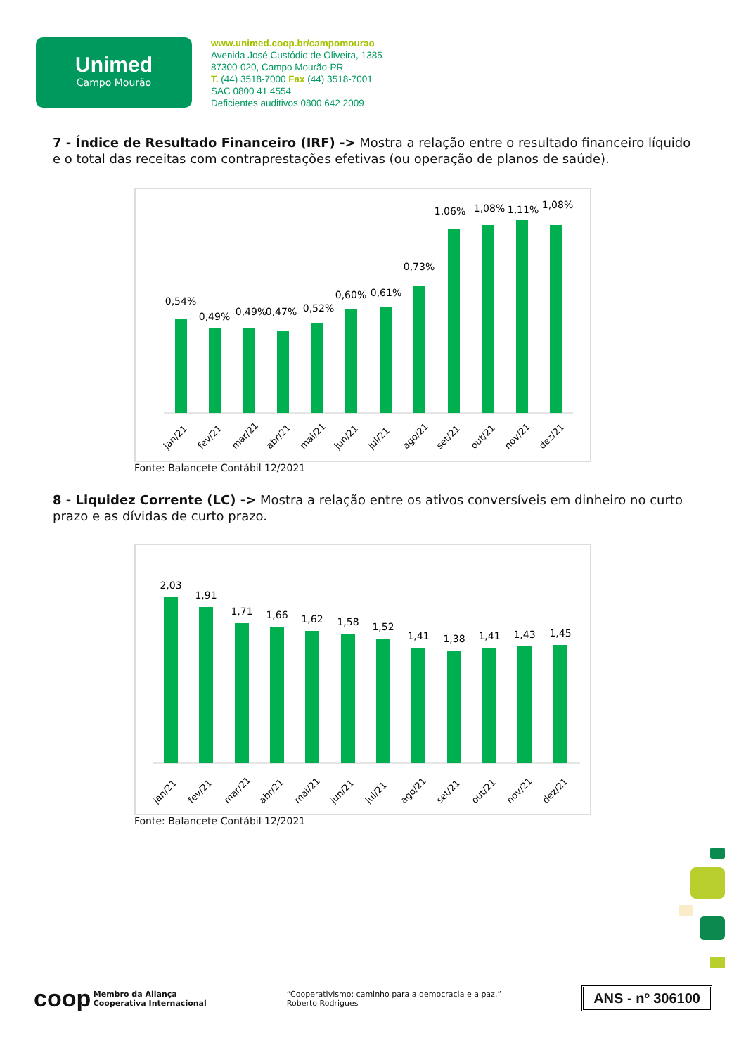Unimed
Campo Mourão
www.unimed.coop.br/campomourao
Avenida José Custódio de Oliveira, 1385
87300-020, Campo Mourão-PR
T. (44) 3518-7000 Fax (44) 3518-7001
SAC 0800 41 4554
Deficientes auditivos 0800 642 2009
7 - Índice de Resultado Financeiro (IRF) -> Mostra a relação entre o resultado financeiro líquido e o total das receitas com contraprestações efetivas (ou operação de planos de saúde).
0,54%
0,49%
0,49%
0,47%
0,52%
0,60%
0,61%
0,73%
1,06%
1,08%
1,11%
1,08%
jan/21
fev/21
mar/21
abr/21
mai/21
jun/21
jul/21
ago/21
set/21
out/21
nov/21
dez/21
Fonte: Balancete Contábil 12/2021
8 - Liquidez Corrente (LC) -> Mostra a relação entre os ativos conversíveis em dinheiro no curto prazo e as dívidas de curto prazo.
2,03
1,91
1,71
1,66
1,62
1,58
1,52
1,41
1,38
1,41
1,43
1,45
jan/21
fev/21
mar/21
abr/21
mai/21
jun/21
jul/21
ago/21
set/21
out/21
nov/21
dez/21
Fonte: Balancete Contábil 12/2021
coop Membro da Aliança
Cooperativa Internacional
“Cooperativismo: caminho para a democracia e a paz.”
Roberto Rodrigues
ANS - nº 306100